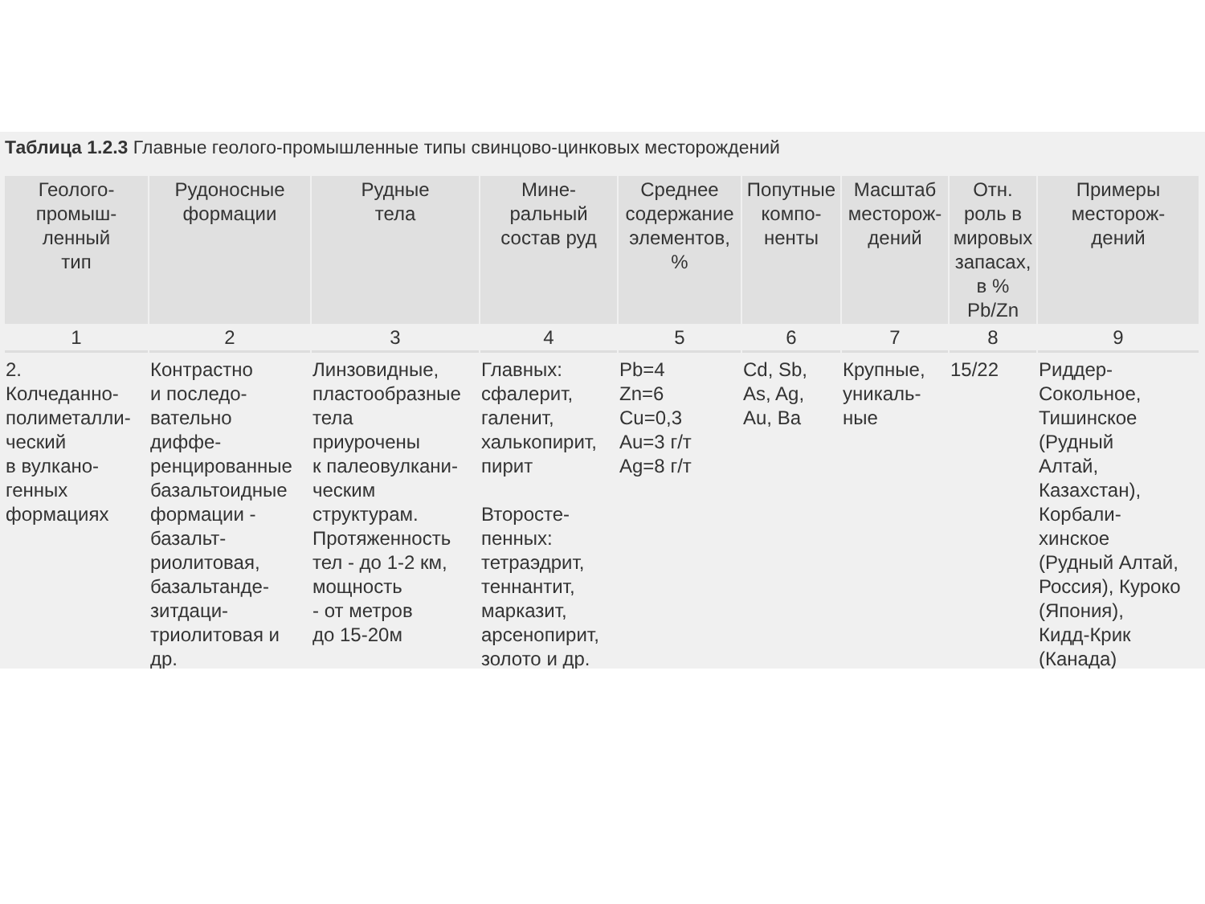Таблица 1.2.3 Главные геолого-промышленные типы свинцово-цинковых месторождений
| Геолого- промыш- ленный тип | Рудоносные формации | Рудные тела | Мине- ральный состав руд | Среднее содержание элементов, % | Попутные компо- ненты | Масштаб месторож- дений | Отн. роль в мировых запасах, в % Pb/Zn | Примеры месторож- дений |
| --- | --- | --- | --- | --- | --- | --- | --- | --- |
| 1 | 2 | 3 | 4 | 5 | 6 | 7 | 8 | 9 |
| 2. Колчеданно- полиметалли- ческий в вулкано- генных формациях | Контрастно и последо- вательно диффе- ренцированные базальтоидные формации - базальт- риолитовая, базальтанде- зитдаци- триолитовая и др. | Линзовидные, пластообразные тела приурочены к палеовулкани- ческим структурам. Протяженность тел - до 1-2 км, мощность - от метров до 15-20м | Главных: сфалерит, галенит, халькопирит, пирит Второсте- пенных: тетраэдрит, теннантит, марказит, арсенопирит, золото и др. | Pb=4 Zn=6 Cu=0,3 Au=3 г/т Ag=8 г/т | Cd, Sb, As, Ag, Au, Ba | Крупные, уникаль- ные | 15/22 | Риддер- Сокольное, Тишинское (Рудный Алтай, Казахстан), Корбали- хинское (Рудный Алтай, Россия), Куроко (Япония), Кидд-Крик (Канада) |